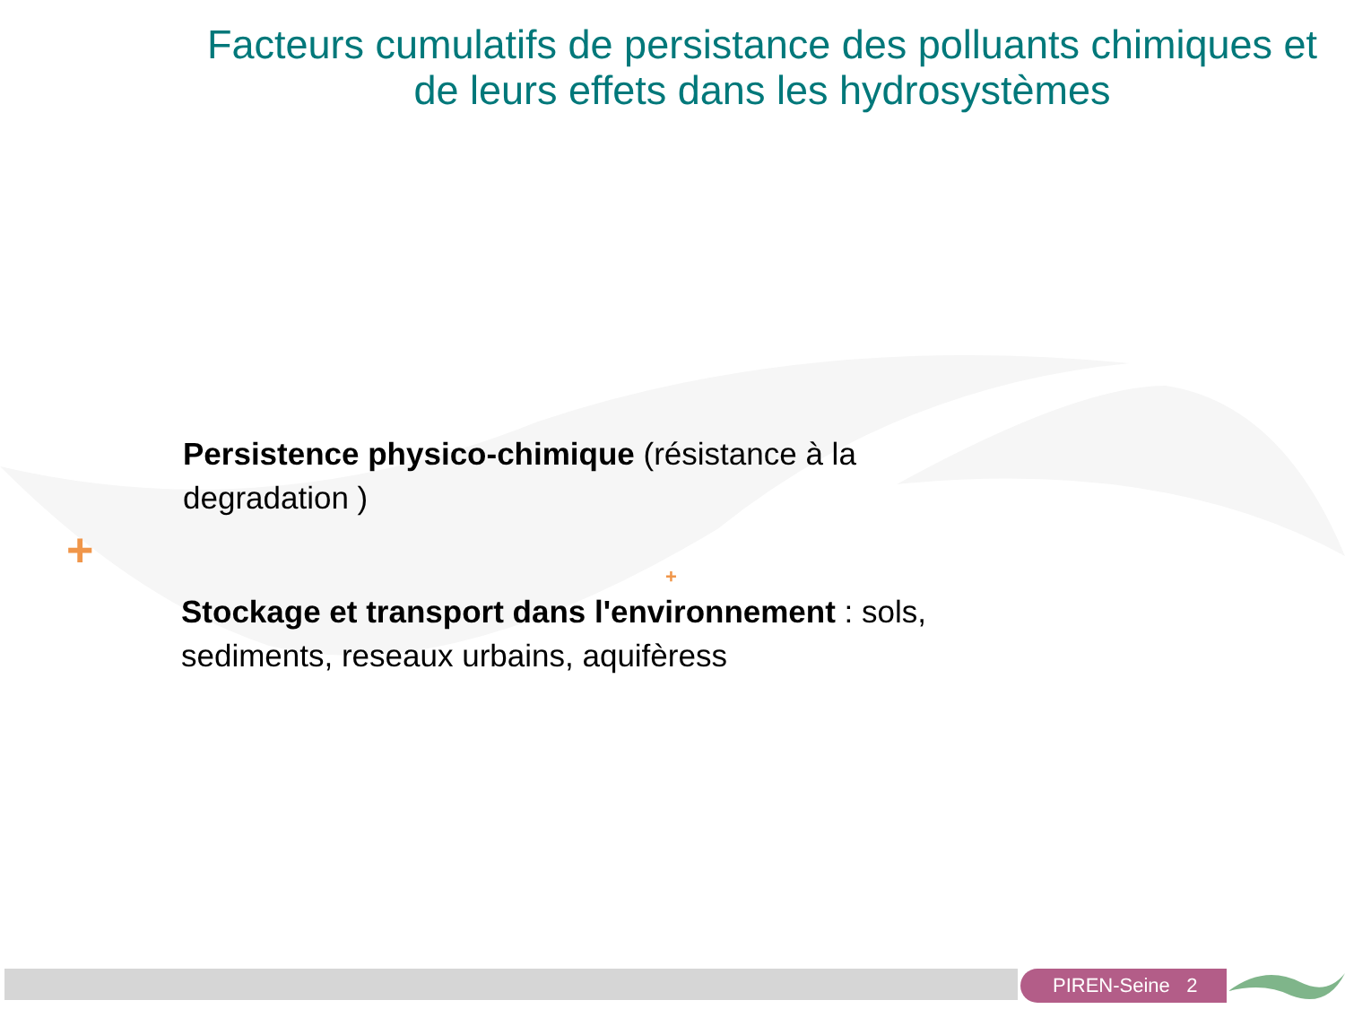Facteurs cumulatifs de persistance des polluants chimiques et de leurs effets dans les hydrosystèmes
Persistence physico-chimique (résistance à la degradation )
+
+
Stockage et transport dans l'environnement : sols, sediments, reseaux urbains, aquifèress
PIREN-Seine 2